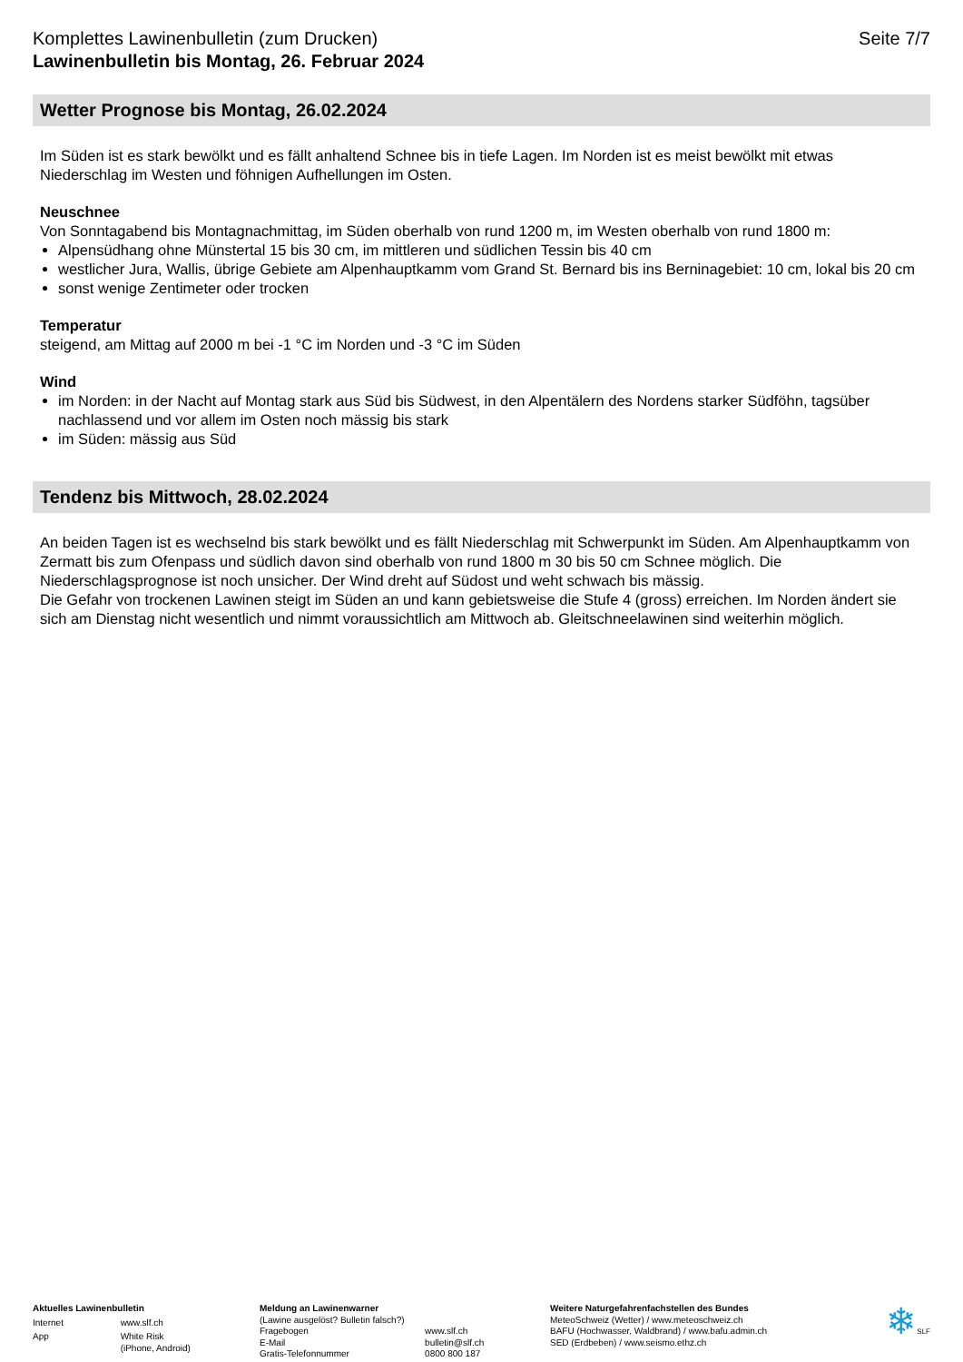Komplettes Lawinenbulletin (zum Drucken)
Lawinenbulletin bis Montag, 26. Februar 2024
Seite 7/7
Wetter Prognose bis Montag, 26.02.2024
Im Süden ist es stark bewölkt und es fällt anhaltend Schnee bis in tiefe Lagen. Im Norden ist es meist bewölkt mit etwas Niederschlag im Westen und föhnigen Aufhellungen im Osten.
Neuschnee
Von Sonntagabend bis Montagnachmittag, im Süden oberhalb von rund 1200 m, im Westen oberhalb von rund 1800 m:
Alpensüdhang ohne Münstertal 15 bis 30 cm, im mittleren und südlichen Tessin bis 40 cm
westlicher Jura, Wallis, übrige Gebiete am Alpenhauptkamm vom Grand St. Bernard bis ins Berninagebiet: 10 cm, lokal bis 20 cm
sonst wenige Zentimeter oder trocken
Temperatur
steigend, am Mittag auf 2000 m bei -1 °C im Norden und -3 °C im Süden
Wind
im Norden: in der Nacht auf Montag stark aus Süd bis Südwest, in den Alpentälern des Nordens starker Südföhn, tagsüber nachlassend und vor allem im Osten noch mässig bis stark
im Süden: mässig aus Süd
Tendenz bis Mittwoch, 28.02.2024
An beiden Tagen ist es wechselnd bis stark bewölkt und es fällt Niederschlag mit Schwerpunkt im Süden. Am Alpenhauptkamm von Zermatt bis zum Ofenpass und südlich davon sind oberhalb von rund 1800 m 30 bis 50 cm Schnee möglich. Die Niederschlagsprognose ist noch unsicher. Der Wind dreht auf Südost und weht schwach bis mässig.
Die Gefahr von trockenen Lawinen steigt im Süden an und kann gebietsweise die Stufe 4 (gross) erreichen. Im Norden ändert sie sich am Dienstag nicht wesentlich und nimmt voraussichtlich am Mittwoch ab. Gleitschneelawinen sind weiterhin möglich.
| Aktuelles Lawinenbulletin | |
| Internet | www.slf.ch |
| App | White Risk (iPhone, Android) |
| Meldung an Lawinenwarner (Lawine ausgelöst? Bulletin falsch?) | |
| Fragebogen | www.slf.ch |
| E-Mail | bulletin@slf.ch |
| Gratis-Telefonnummer | 0800 800 187 |
Weitere Naturgefahrenfachstellen des Bundes
MeteoSchweiz (Wetter) / www.meteoschweiz.ch
BAFU (Hochwasser, Waldbrand) / www.bafu.admin.ch
SED (Erdbeben) / www.seismo.ethz.ch
❄SLF